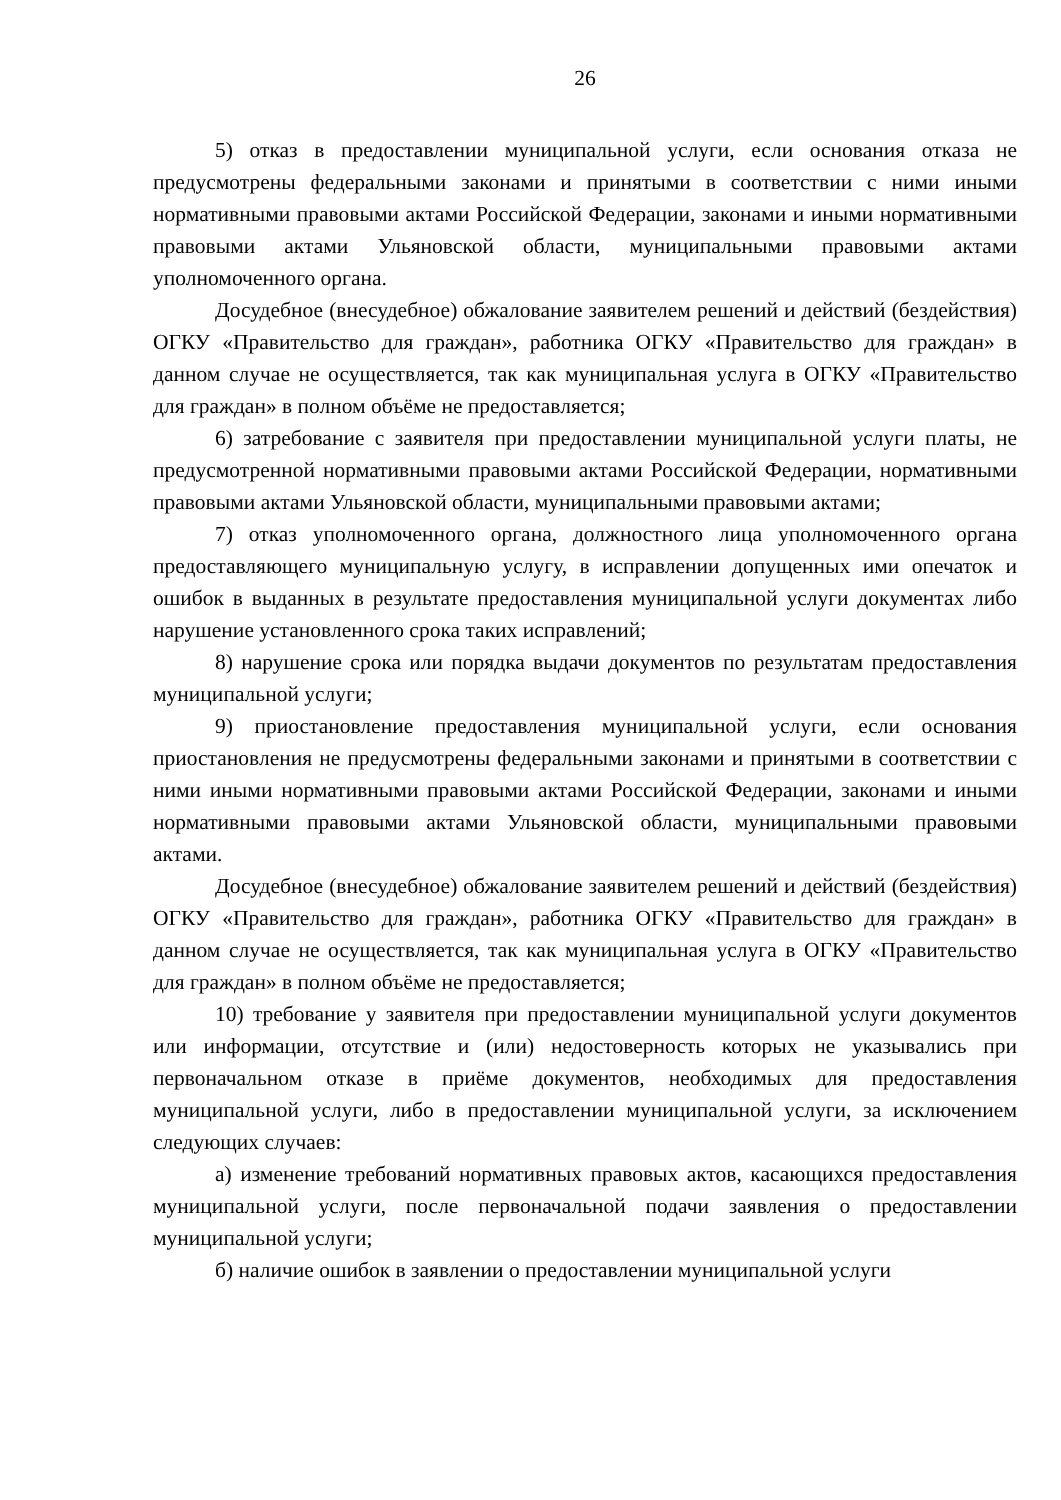26
5) отказ в предоставлении муниципальной услуги, если основания отказа не предусмотрены федеральными законами и принятыми в соответствии с ними иными нормативными правовыми актами Российской Федерации, законами и иными нормативными правовыми актами Ульяновской области, муниципальными правовыми актами уполномоченного органа.
Досудебное (внесудебное) обжалование заявителем решений и действий (бездействия) ОГКУ «Правительство для граждан», работника ОГКУ «Правительство для граждан» в данном случае не осуществляется, так как муниципальная услуга в ОГКУ «Правительство для граждан» в полном объёме не предоставляется;
6) затребование с заявителя при предоставлении муниципальной услуги платы, не предусмотренной нормативными правовыми актами Российской Федерации, нормативными правовыми актами Ульяновской области, муниципальными правовыми актами;
7) отказ уполномоченного органа, должностного лица уполномоченного органа предоставляющего муниципальную услугу, в исправлении допущенных ими опечаток и ошибок в выданных в результате предоставления муниципальной услуги документах либо нарушение установленного срока таких исправлений;
8) нарушение срока или порядка выдачи документов по результатам предоставления муниципальной услуги;
9) приостановление предоставления муниципальной услуги, если основания приостановления не предусмотрены федеральными законами и принятыми в соответствии с ними иными нормативными правовыми актами Российской Федерации, законами и иными нормативными правовыми актами Ульяновской области, муниципальными правовыми актами.
Досудебное (внесудебное) обжалование заявителем решений и действий (бездействия) ОГКУ «Правительство для граждан», работника ОГКУ «Правительство для граждан» в данном случае не осуществляется, так как муниципальная услуга в ОГКУ «Правительство для граждан» в полном объёме не предоставляется;
10) требование у заявителя при предоставлении муниципальной услуги документов или информации, отсутствие и (или) недостоверность которых не указывались при первоначальном отказе в приёме документов, необходимых для предоставления муниципальной услуги, либо в предоставлении муниципальной услуги, за исключением следующих случаев:
а) изменение требований нормативных правовых актов, касающихся предоставления муниципальной услуги, после первоначальной подачи заявления о предоставлении муниципальной услуги;
б) наличие ошибок в заявлении о предоставлении муниципальной услуги